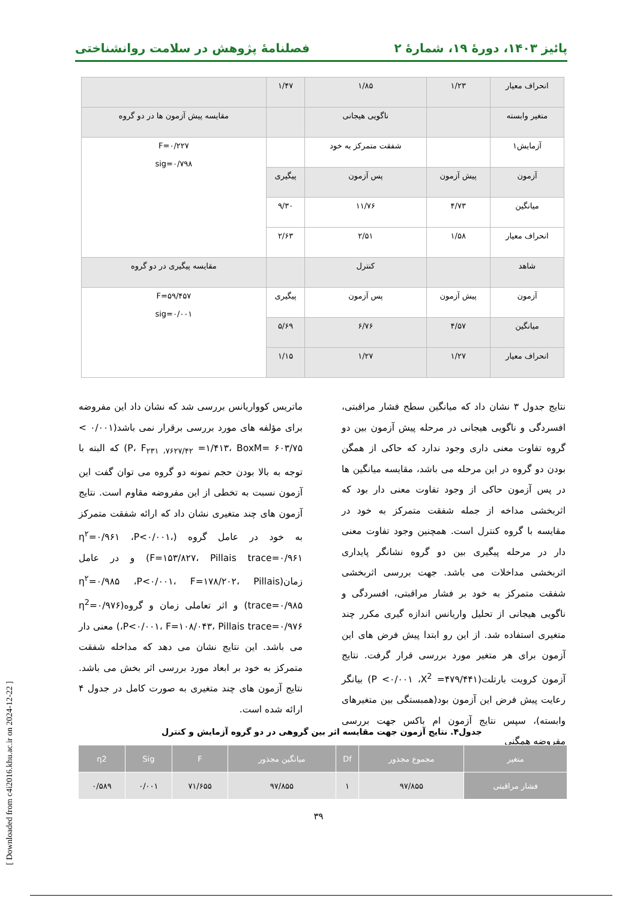پائیز ۱۴۰۳، دورهٔ ۱۹، شمارهٔ ۲ فصلنامهٔ پژوهش در سلامت روانشناختی
| انحراف معیار | ۱/۲۳ | ۱/۸۵ | ۱/۴۷ | |
| متغیر وابسته | | ناگویی هیجانی | | مقایسه پیش آزمون ها در دو گروه |
| آزمایش۱ | | شفقت متمرکز به خود | | F=۰/۲۲۷ sig=۰/۷۹۸ |
| آزمون | پیش آزمون | پس آزمون | پیگیری | |
| میانگین | ۴/۷۳ | ۱۱/۷۶ | ۹/۳۰ | |
| انحراف معیار | ۱/۵۸ | ۲/۵۱ | ۲/۶۳ | |
| شاهد | | کنترل | | مقایسه پیگیری در دو گروه |
| آزمون | پیش آزمون | پس آزمون | پیگیری | F=۵۹/۴۵۷ sig=۰/۰۰۱ |
| میانگین | ۴/۵۷ | ۶/۷۶ | ۵/۶۹ | |
| انحراف معیار | ۱/۲۷ | ۱/۲۷ | ۱/۱۵ | |
نتایج جدول ۳ نشان داد که میانگین سطح فشار مراقبتی، افسردگی و ناگویی هیجانی در مرحله پیش آزمون بین دو گروه تفاوت معنی داری وجود ندارد که حاکی از همگن بودن دو گروه در این مرحله می باشد، مقایسه میانگین ها در پس آزمون حاکی از وجود تفاوت معنی دار بود که اثربخشی مداخه از جمله شفقت متمرکز به خود در مقایسه با گروه کنترل است. همچنین وجود تفاوت معنی دار در مرحله پیگیری بین دو گروه نشانگر پایداری اثربخشی مداخلات می باشد. جهت بررسی اثربخشی شفقت متمرکز به خود بر فشار مراقبتی، افسردگی و ناگویی هیجانی از تحلیل واریانس اندازه گیری مکرر چند متغیری استفاده شد. از این رو ابتدا پیش فرض های این آزمون برای هر متغیر مورد بررسی قرار گرفت. نتایج آزمون کرویت بارتلت(P <۰/۰۰۱ ،X<sup>2</sup> =۴۷۹/۴۴۱) بیانگر رعایت پیش فرض این آزمون بود(همبستگی بین متغیرهای وابسته)، سپس نتایج آزمون ام باکس جهت بررسی مفروضه همگنی
ماتریس کوواریانس بررسی شد که نشان داد این مفروضه برای مؤلفه های مورد بررسی برقرار نمی باشد(۰/۰۰۱ > P، F<sub>۲۳۱ ،۷۶۲۷/۴۲</sub> =۱/۴۱۳، BoxM= ۶۰۳/۷۵) که البته با توجه به بالا بودن حجم نمونه دو گروه می توان گفت این آزمون نسبت به تخطی از این مفروضه مقاوم است. نتایج آزمون های چند متغیری نشان داد که ارائه شفقت متمرکز به خود در عامل گروه (η<sup>۲</sup>=۰/۹۶۱ ،P<۰/۰۰۱، F=۱۵۳/۸۲۷، Pillais trace=۰/۹۶۱) و در عامل زمان(η<sup>۲</sup>=۰/۹۸۵ ،P<۰/۰۰۱، F=۱۷۸/۲۰۲، Pillais trace=۰/۹۸۵) و اثر تعاملی زمان و گروه(η<sup>2</sup>=۰/۹۷۶ ،P<۰/۰۰۱، F=۱۰۸/۰۴۳، Pillais trace=۰/۹۷۶) معنی دار می باشد. این نتایج نشان می دهد که مداخله شفقت متمرکز به خود بر ابعاد مورد بررسی اثر بخش می باشد. نتایج آزمون های چند متغیری به صورت کامل در جدول ۴ ارائه شده است.
جدول۴. نتایج آزمون جهت مقایسه اثر بین گروهی در دو گروه آزمایش و کنترل
| متغیر | مجموع مجذور | Df | میانگین مجذور | F | Sig | η2 |
| --- | --- | --- | --- | --- | --- | --- |
| فشار مراقبتی | ۹۷/۸۵۵ | ۱ | ۹۷/۸۵۵ | ۷۱/۶۵۵ | ۰/۰۰۱ | ۰/۵۸۹ |
۳۹
[ Downloaded from c4i2016.khu.ac.ir on 2024-12-22 ]